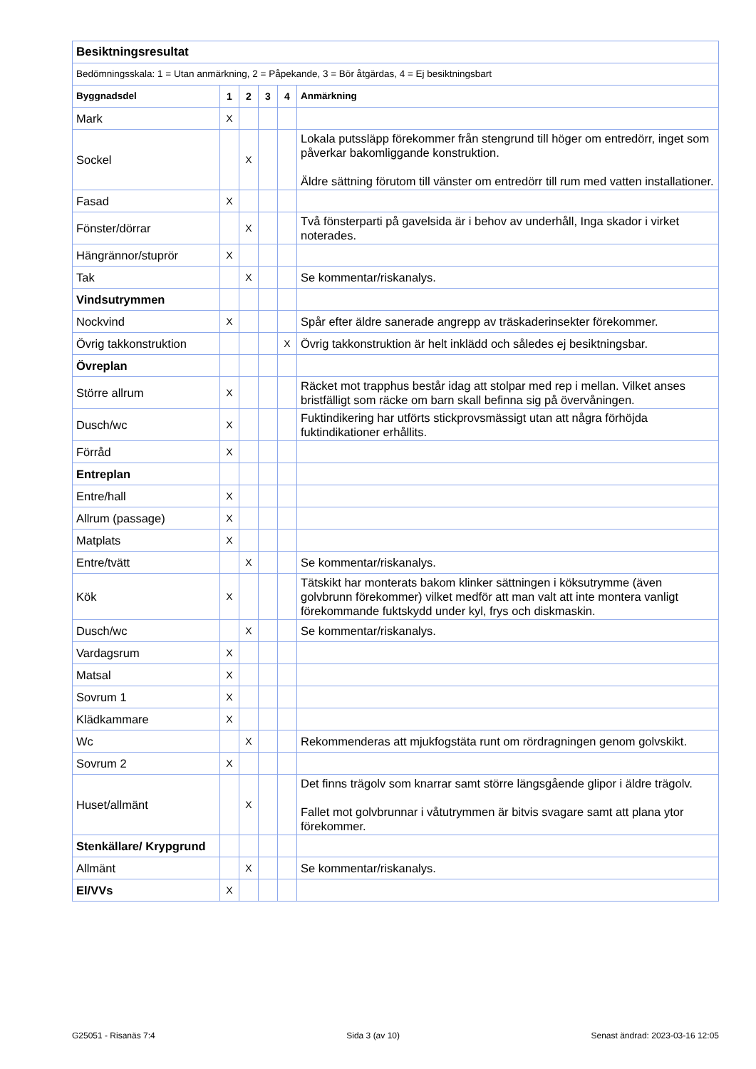| Besiktningsresultat | | | | | |
| Bedömningsskala: 1 = Utan anmärkning, 2 = Påpekande, 3 = Bör åtgärdas, 4 = Ej besiktningsbart | | | | | |
| Byggnadsdel | 1 | 2 | 3 | 4 | Anmärkning |
| Mark | X | | | | |
| Sockel | | X | | | Lokala putssläpp förekommer från stengrund till höger om entredörr, inget som påverkar bakomliggande konstruktion. Äldre sättning förutom till vänster om entredörr till rum med vatten installationer. |
| Fasad | X | | | | |
| Fönster/dörrar | | X | | | Två fönsterparti på gavelsida är i behov av underhåll, Inga skador i virket noterades. |
| Hängrännor/stuprör | X | | | | |
| Tak | | X | | | Se kommentar/riskanalys. |
| Vindsutrymmen | | | | | |
| Nockvind | X | | | | Spår efter äldre sanerade angrepp av träskaderinsekter förekommer. |
| Övrig takkonstruktion | | | | X | Övrig takkonstruktion är helt inklädd och således ej besiktningsbar. |
| Övreplan | | | | | |
| Större allrum | X | | | | Räcket mot trapphus består idag att stolpar med rep i mellan. Vilket anses bristfälligt som räcke om barn skall befinna sig på övervåningen. |
| Dusch/wc | X | | | | Fuktindikering har utförts stickprovsmässigt utan att några förhöjda fuktindikationer erhållits. |
| Förråd | X | | | | |
| Entreplan | | | | | |
| Entre/hall | X | | | | |
| Allrum (passage) | X | | | | |
| Matplats | X | | | | |
| Entre/tvätt | | X | | | Se kommentar/riskanalys. |
| Kök | X | | | | Tätskikt har monterats bakom klinker sättningen i köksutrymme (även golvbrunn förekommer) vilket medför att man valt att inte montera vanligt förekommande fuktskydd under kyl, frys och diskmaskin. |
| Dusch/wc | | X | | | Se kommentar/riskanalys. |
| Vardagsrum | X | | | | |
| Matsal | X | | | | |
| Sovrum 1 | X | | | | |
| Klädkammare | X | | | | |
| Wc | | X | | | Rekommenderas att mjukfogstäta runt om rördragningen genom golvskikt. |
| Sovrum 2 | X | | | | |
| Huset/allmänt | | X | | | Det finns trägolv som knarrar samt större längsgående glipor i äldre trägolv. Fallet mot golvbrunnar i våtutrymmen är bitvis svagare samt att plana ytor förekommer. |
| Stenkällare/ Krypgrund | | | | | |
| Allmänt | | X | | | Se kommentar/riskanalys. |
| El/VVs | X | | | | |
G25051 - Risanäs 7:4 Sida 3 (av 10) Senast ändrad: 2023-03-16 12:05